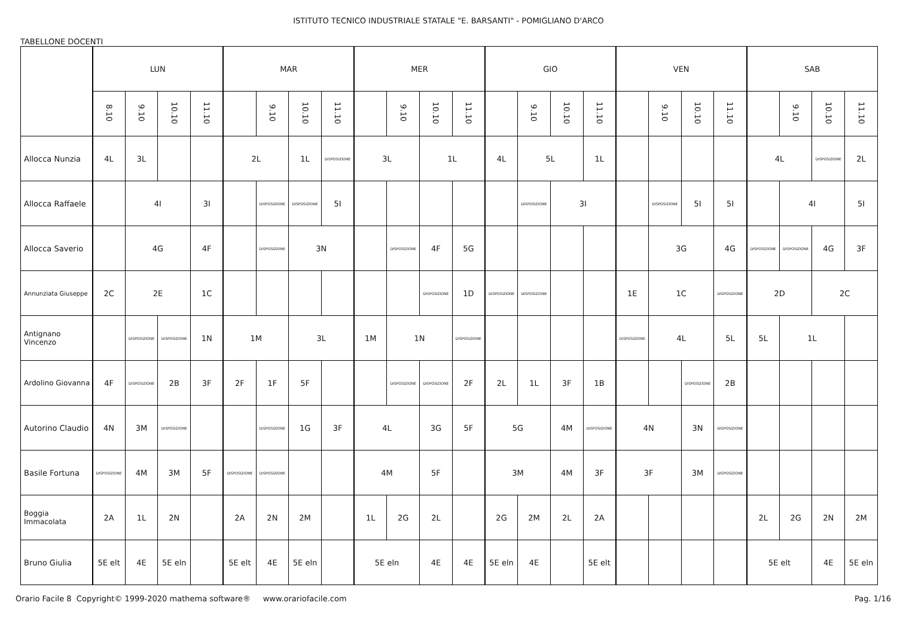ISTITUTO TECNICO INDUSTRIALE STATALE "E. BARSANTI" - POMIGLIANO D'ARCO
TABELLONE DOCENTI
| | LUN | | | | MAR | | | | MER | | | | GIO | | | | VEN | | | | SAB | | | |
| --- | --- | --- | --- | --- | --- | --- | --- | --- | --- | --- | --- | --- | --- | --- | --- | --- | --- | --- | --- | --- | --- | --- | --- | --- |
| | 8.10 | 9.10 | 10.10 | 11.10 | | 9.10 | 10.10 | 11.10 | | 9.10 | 10.10 | 11.10 | | 9.10 | 10.10 | 11.10 | | 9.10 | 10.10 | 11.10 | | 9.10 | 10.10 | 11.10 |
| Allocca Nunzia | 4L | 3L | | | 2L | | 1L | DISPOSIZIONE | 3L | | 1L | | 4L | 5L | | 1L | | | | | 4L | | DISPOSIZIONE | 2L |
| Allocca Raffaele | | 4I | | 3I | | DISPOSIZIONE | DISPOSIZIONE | 5I | | | | | | DISPOSIZIONE | 3I | | | DISPOSIZIONE | 5I | 5I | | 4I | | 5I |
| Allocca Saverio | | 4G | | 4F | | DISPOSIZIONE | 3N | | | DISPOSIZIONE | 4F | 5G | | | | | | 3G | | 4G | DISPOSIZIONE | DISPOSIZIONE | 4G | 3F |
| Annunziata Giuseppe | 2C | 2E | | 1C | | | | | | | DISPOSIZIONE | 1D | DISPOSIZIONE | DISPOSIZIONE | | | 1E | 1C | | DISPOSIZIONE | 2D | | 2C | |
| Antignano Vincenzo | | DISPOSIZIONE | DISPOSIZIONE | 1N | 1M | | 3L | | 1M | 1N | | DISPOSIZIONE | | | | | DISPOSIZIONE | 4L | | 5L | 5L | 1L | | |
| Ardolino Giovanna | 4F | DISPOSIZIONE | 2B | 3F | 2F | 1F | 5F | | | DISPOSIZIONE | DISPOSIZIONE | 2F | 2L | 1L | 3F | 1B | | | DISPOSIZIONE | 2B | | | | |
| Autorino Claudio | 4N | 3M | DISPOSIZIONE | | | DISPOSIZIONE | 1G | 3F | 4L | | 3G | 5F | 5G | | 4M | DISPOSIZIONE | 4N | | 3N | DISPOSIZIONE | | | | |
| Basile Fortuna | DISPOSIZIONE | 4M | 3M | 5F | DISPOSIZIONE | DISPOSIZIONE | | | 4M | | 5F | | 3M | | 4M | 3F | 3F | | 3M | DISPOSIZIONE | | | | |
| Boggia Immacolata | 2A | 1L | 2N | | 2A | 2N | 2M | | 1L | 2G | 2L | | 2G | 2M | 2L | 2A | | | | | 2L | 2G | 2N | 2M |
| Bruno Giulia | 5E elt | 4E | 5E eln | | 5E elt | 4E | 5E eln | | 5E eln | | 4E | 4E | 5E eln | 4E | | 5E elt | | | | | 5E elt | | 4E | 5E eln |
Orario Facile 8 Copyright© 1999-2020 mathema software® www.orariofacile.com Pag. 1/16